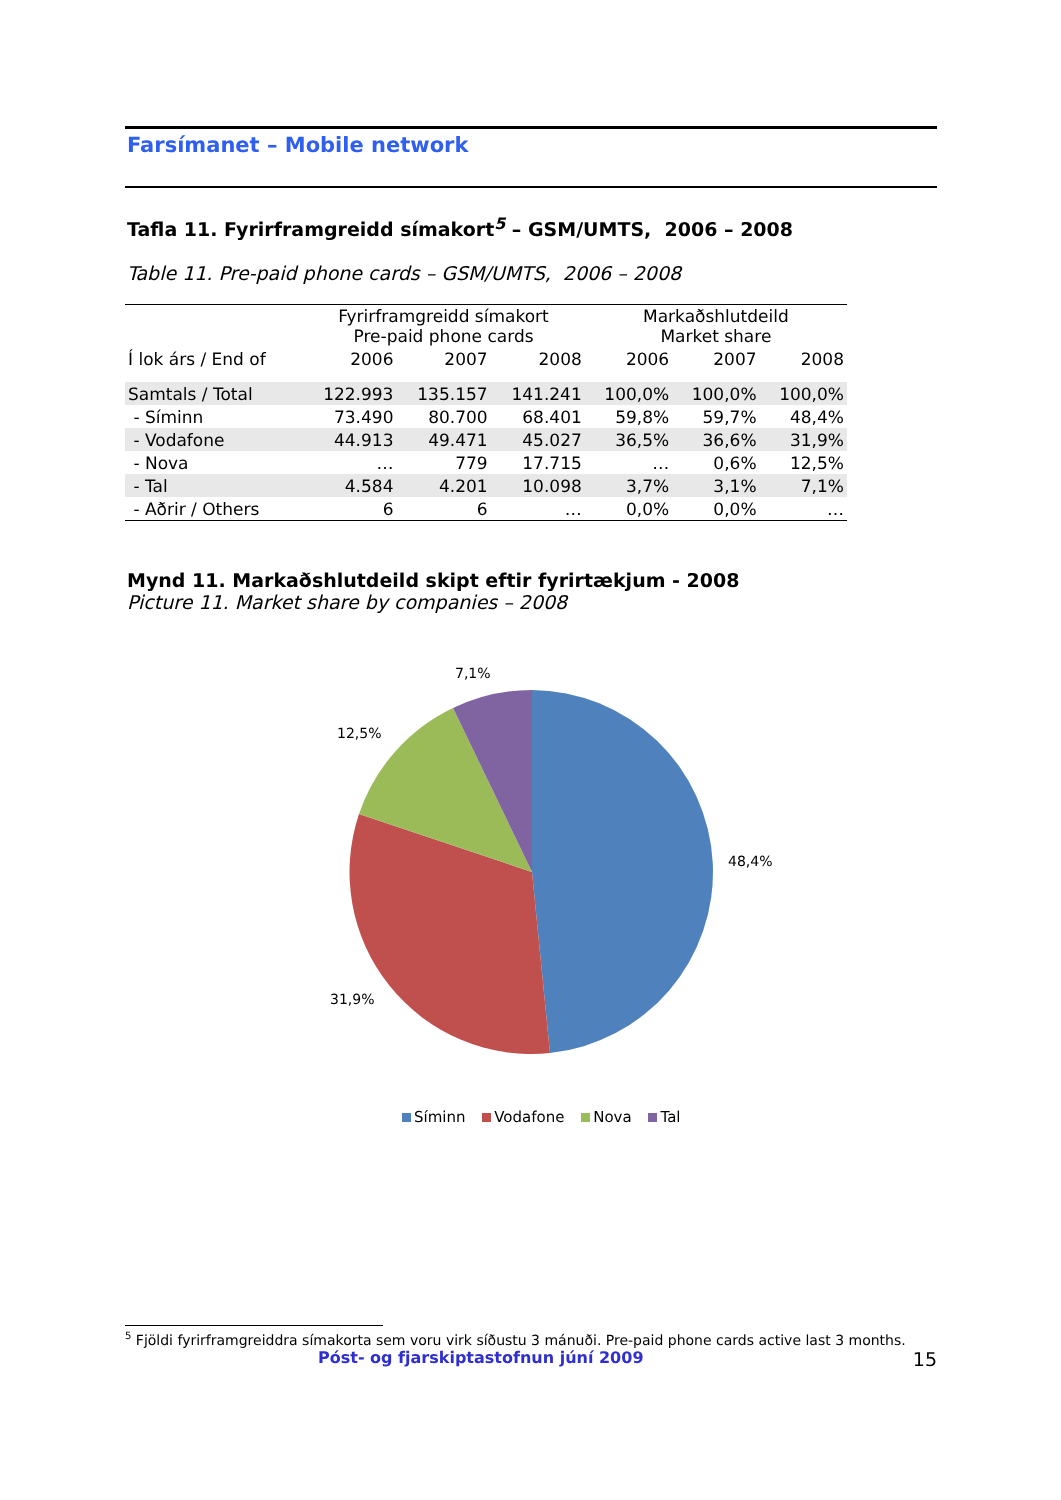Farsímanet – Mobile network
Tafla 11. Fyrirframgreidd símakort<sup>5</sup> – GSM/UMTS, 2006 – 2008
Table 11. Pre-paid phone cards – GSM/UMTS, 2006 – 2008
| | Fyrirframgreidd símakort Pre-paid phone cards | | | Markaðshlutdeild Market share | | |
| --- | --- | --- | --- | --- | --- | --- |
| Í lok árs / End of | 2006 | 2007 | 2008 | 2006 | 2007 | 2008 |
| Samtals / Total | 122.993 | 135.157 | 141.241 | 100,0% | 100,0% | 100,0% |
| - Síminn | 73.490 | 80.700 | 68.401 | 59,8% | 59,7% | 48,4% |
| - Vodafone | 44.913 | 49.471 | 45.027 | 36,5% | 36,6% | 31,9% |
| - Nova | … | 779 | 17.715 | … | 0,6% | 12,5% |
| - Tal | 4.584 | 4.201 | 10.098 | 3,7% | 3,1% | 7,1% |
| - Aðrir / Others | 6 | 6 | … | 0,0% | 0,0% | … |
Mynd 11. Markaðshlutdeild skipt eftir fyrirtækjum - 2008
Picture 11. Market share by companies – 2008
7,1%
12,5%
48,4%
31,9%
Síminn Vodafone Nova Tal
<sup>5</sup> Fjöldi fyrirframgreiddra símakorta sem voru virk síðustu 3 mánuði. Pre-paid phone cards active last 3 months.
Póst- og fjarskiptastofnun júní 2009 15